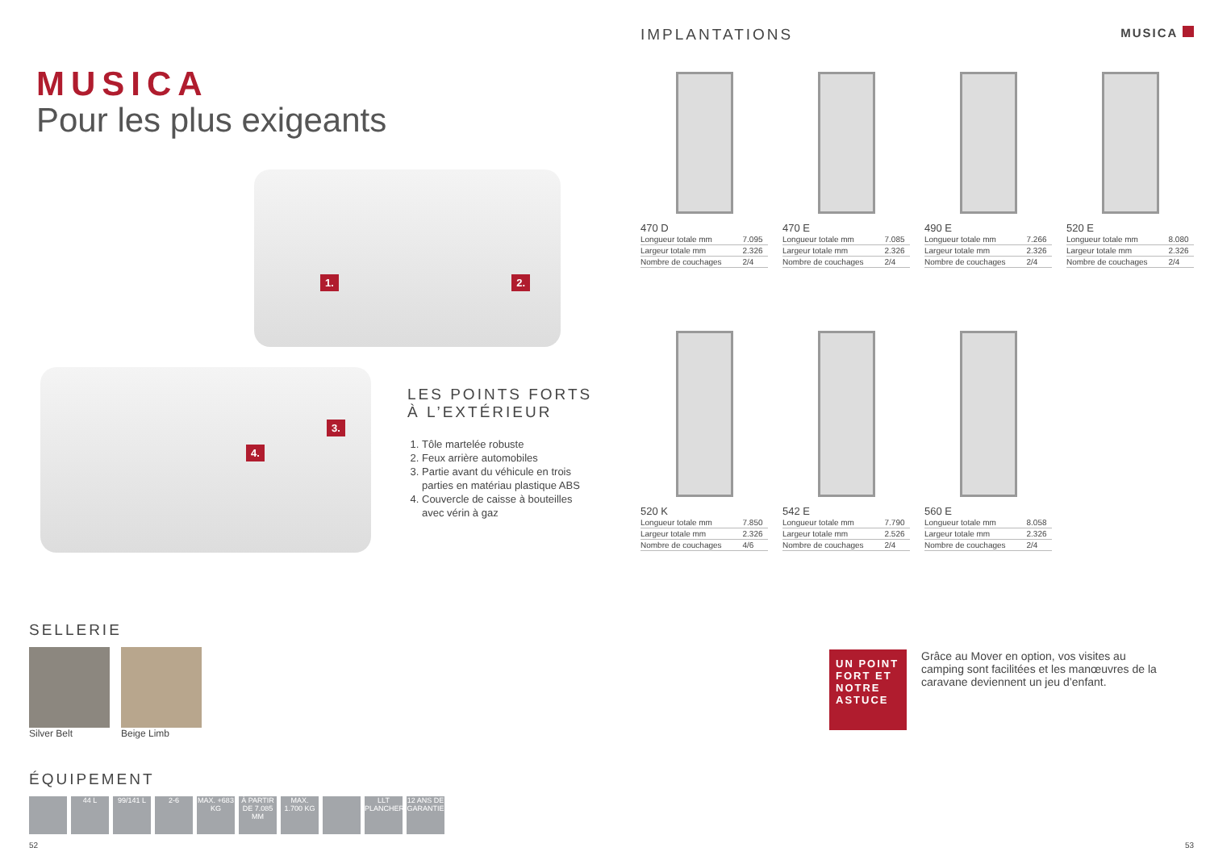MUSICA
Pour les plus exigeants
1. 2.
3. 4.
LES POINTS FORTS
À L’EXTÉRIEUR
1. Tôle martelée robuste
2. Feux arrière automobiles
3. Partie avant du véhicule en trois parties en matériau plastique ABS
4. Couvercle de caisse à bouteilles avec vérin à gaz
SELLERIE
Silver Belt Beige Limb
ÉQUIPEMENT
44 L 99/141 L 2-6 MAX. +683 KG À PARTIR DE 7.085 MM MAX. 1.700 KG LLT PLANCHER 12 ANS DE GARANTIE
52
IMPLANTATIONS
MUSICA
470 D
| Longueur totale mm | 7.095 |
| Largeur totale mm | 2.326 |
| Nombre de couchages | 2/4 |
470 E
| Longueur totale mm | 7.085 |
| Largeur totale mm | 2.326 |
| Nombre de couchages | 2/4 |
490 E
| Longueur totale mm | 7.266 |
| Largeur totale mm | 2.326 |
| Nombre de couchages | 2/4 |
520 E
| Longueur totale mm | 8.080 |
| Largeur totale mm | 2.326 |
| Nombre de couchages | 2/4 |
520 K
| Longueur totale mm | 7.850 |
| Largeur totale mm | 2.326 |
| Nombre de couchages | 4/6 |
542 E
| Longueur totale mm | 7.790 |
| Largeur totale mm | 2.526 |
| Nombre de couchages | 2/4 |
560 E
| Longueur totale mm | 8.058 |
| Largeur totale mm | 2.326 |
| Nombre de couchages | 2/4 |
UN POINT FORT ET NOTRE ASTUCE
Grâce au Mover en option, vos visites au camping sont facilitées et les manœuvres de la caravane deviennent un jeu d’enfant.
53